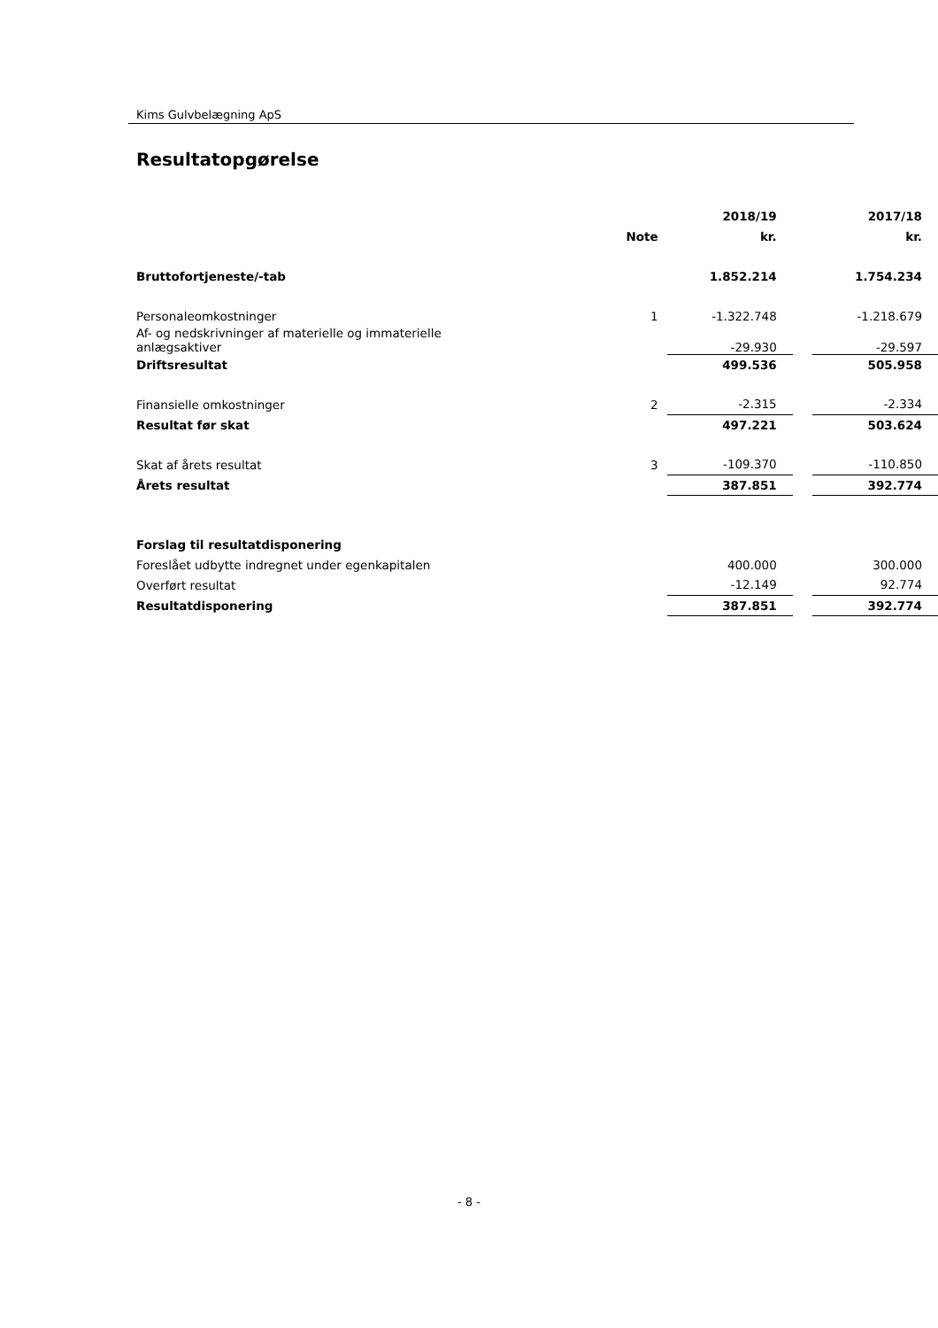Kims Gulvbelægning ApS
Resultatopgørelse
| | | 2018/19 | | 2017/18 |
| --- | --- | --- | --- | --- |
| | Note | kr. | | kr. |
| Bruttofortjeneste/-tab | | 1.852.214 | | 1.754.234 |
| Personaleomkostninger | 1 | -1.322.748 | | -1.218.679 |
| Af- og nedskrivninger af materielle og immaterielle anlægsaktiver | | -29.930 | | -29.597 |
| Driftsresultat | | 499.536 | | 505.958 |
| Finansielle omkostninger | 2 | -2.315 | | -2.334 |
| Resultat før skat | | 497.221 | | 503.624 |
| Skat af årets resultat | 3 | -109.370 | | -110.850 |
| Årets resultat | | 387.851 | | 392.774 |
| Forslag til resultatdisponering | | | | |
| Foreslået udbytte indregnet under egenkapitalen | | 400.000 | | 300.000 |
| Overført resultat | | -12.149 | | 92.774 |
| Resultatdisponering | | 387.851 | | 392.774 |
- 8 -